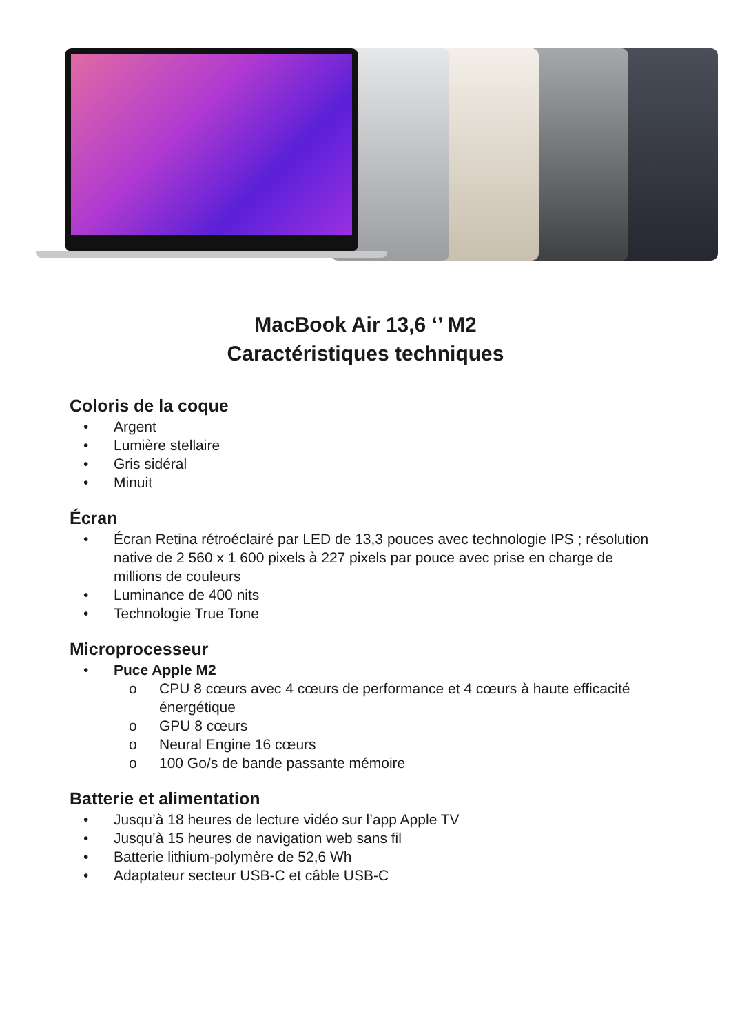MacBook Air 13,6 ‘’ M2
Caractéristiques techniques
Coloris de la coque
• Argent
• Lumière stellaire
• Gris sidéral
• Minuit
Écran
• Écran Retina rétroéclairé par LED de 13,3 pouces avec technologie IPS ; résolution native de 2 560 x 1 600 pixels à 227 pixels par pouce avec prise en charge de millions de couleurs
• Luminance de 400 nits
• Technologie True Tone
Microprocesseur
• Puce Apple M2
o CPU 8 cœurs avec 4 cœurs de performance et 4 cœurs à haute efficacité énergétique
o GPU 8 cœurs
o Neural Engine 16 cœurs
o 100 Go/s de bande passante mémoire
Batterie et alimentation
• Jusqu’à 18 heures de lecture vidéo sur l’app Apple TV
• Jusqu’à 15 heures de navigation web sans fil
• Batterie lithium-polymère de 52,6 Wh
• Adaptateur secteur USB-C et câble USB-C